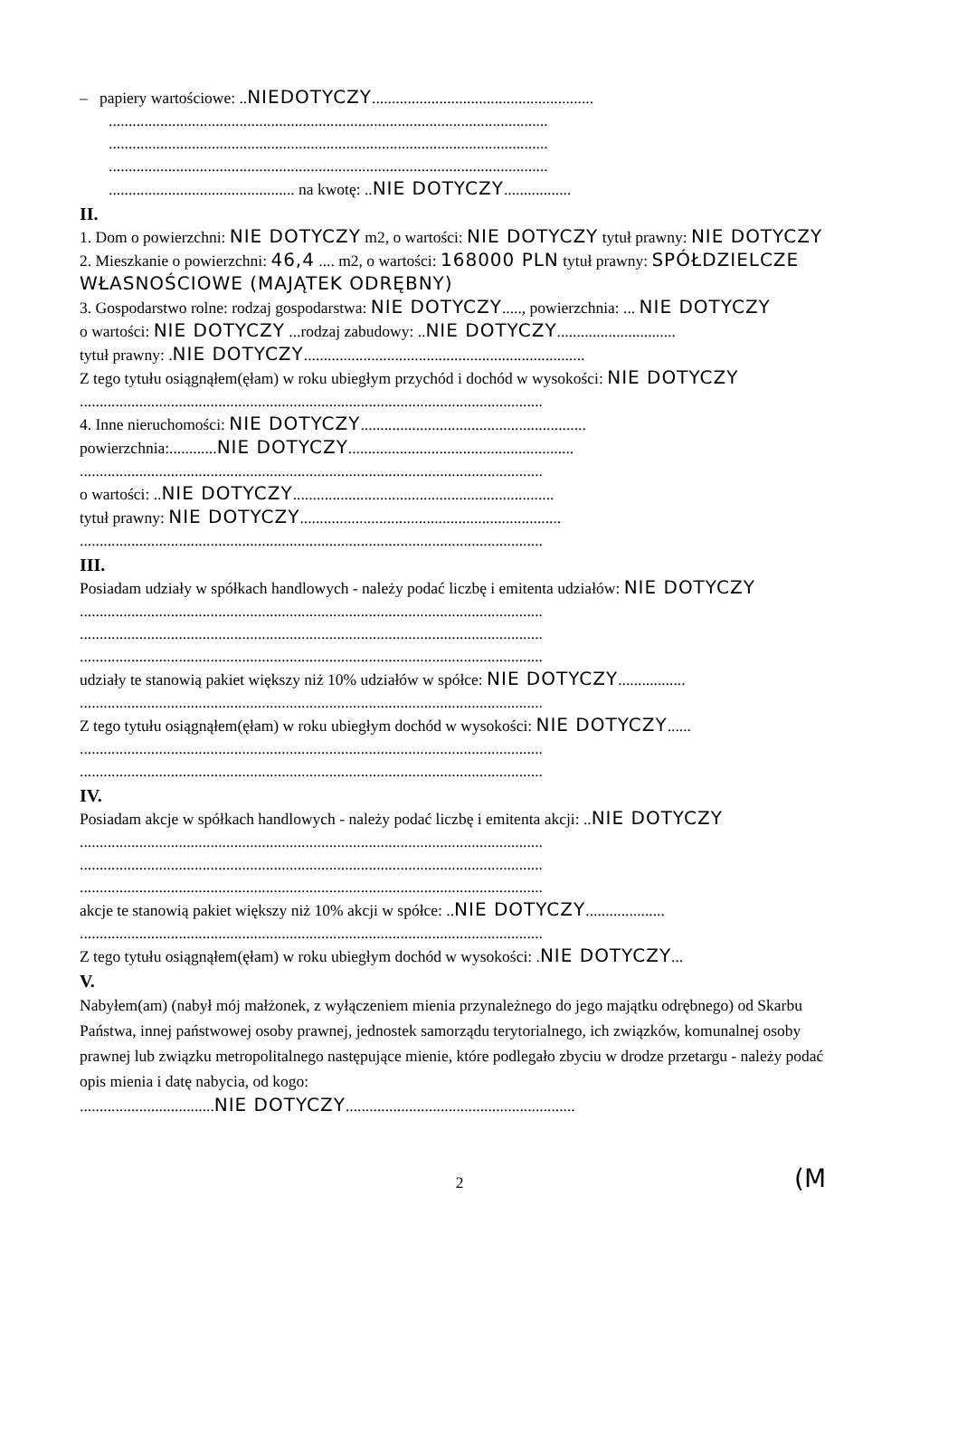– papiery wartościowe: ..NIEDOTYCZY........................................................
...............................................................................................................
...............................................................................................................
...............................................................................................................
............................................... na kwotę: ..NIE DOTYCZY.................
II.
1. Dom o powierzchni: NIE DOTYCZY m2, o wartości: NIE DOTYCZY tytuł prawny: NIE DOTYCZY
2. Mieszkanie o powierzchni: 46,4 .... m2, o wartości: 168000 PLN tytuł prawny: SPÓŁDZIELCZE WŁASNOŚCIOWE (MAJĄTEK ODRĘBNY)
3. Gospodarstwo rolne: rodzaj gospodarstwa: NIE DOTYCZY....., powierzchnia: ... NIE DOTYCZY
o wartości: NIE DOTYCZY ...rodzaj zabudowy: ..NIE DOTYCZY..............................
tytuł prawny: .NIE DOTYCZY.......................................................................
Z tego tytułu osiągnąłem(ęłam) w roku ubiegłym przychód i dochód w wysokości: NIE DOTYCZY
.....................................................................................................................
4. Inne nieruchomości: NIE DOTYCZY.........................................................
powierzchnia:............NIE DOTYCZY.........................................................
.....................................................................................................................
o wartości: ..NIE DOTYCZY..................................................................
tytuł prawny: NIE DOTYCZY..................................................................
.....................................................................................................................
III.
Posiadam udziały w spółkach handlowych - należy podać liczbę i emitenta udziałów: NIE DOTYCZY
.....................................................................................................................
.....................................................................................................................
.....................................................................................................................
udziały te stanowią pakiet większy niż 10% udziałów w spółce: NIE DOTYCZY.................
.....................................................................................................................
Z tego tytułu osiągnąłem(ęłam) w roku ubiegłym dochód w wysokości: NIE DOTYCZY......
.....................................................................................................................
.....................................................................................................................
IV.
Posiadam akcje w spółkach handlowych - należy podać liczbę i emitenta akcji: ..NIE DOTYCZY
.....................................................................................................................
.....................................................................................................................
.....................................................................................................................
akcje te stanowią pakiet większy niż 10% akcji w spółce: ..NIE DOTYCZY....................
.....................................................................................................................
Z tego tytułu osiągnąłem(ęłam) w roku ubiegłym dochód w wysokości: .NIE DOTYCZY...
V.
Nabyłem(am) (nabył mój małżonek, z wyłączeniem mienia przynależnego do jego majątku odrębnego) od Skarbu Państwa, innej państwowej osoby prawnej, jednostek samorządu terytorialnego, ich związków, komunalnej osoby prawnej lub związku metropolitalnego następujące mienie, które podlegało zbyciu w drodze przetargu - należy podać opis mienia i datę nabycia, od kogo:
..................................NIE DOTYCZY..........................................................
2
(M